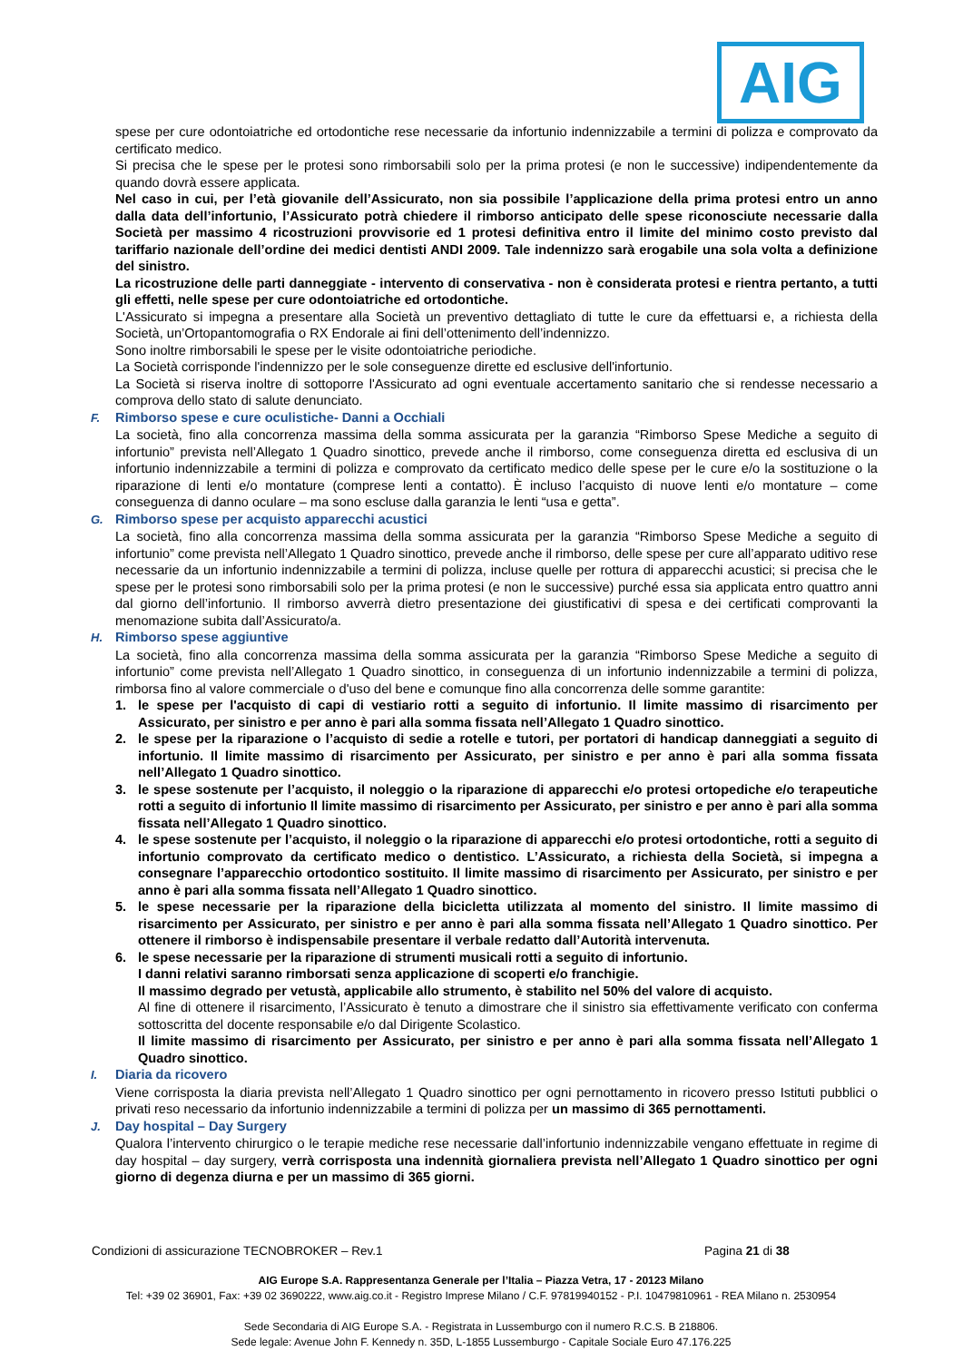AIG
spese per cure odontoiatriche ed ortodontiche rese necessarie da infortunio indennizzabile a termini di polizza e comprovato da certificato medico.
Si precisa che le spese per le protesi sono rimborsabili solo per la prima protesi (e non le successive) indipendentemente da quando dovrà essere applicata.
Nel caso in cui, per l’età giovanile dell’Assicurato, non sia possibile l’applicazione della prima protesi entro un anno dalla data dell’infortunio, l’Assicurato potrà chiedere il rimborso anticipato delle spese riconosciute necessarie dalla Società per massimo 4 ricostruzioni provvisorie ed 1 protesi definitiva entro il limite del minimo costo previsto dal tariffario nazionale dell’ordine dei medici dentisti ANDI 2009. Tale indennizzo sarà erogabile una sola volta a definizione del sinistro.
La ricostruzione delle parti danneggiate - intervento di conservativa - non è considerata protesi e rientra pertanto, a tutti gli effetti, nelle spese per cure odontoiatriche ed ortodontiche.
L'Assicurato si impegna a presentare alla Società un preventivo dettagliato di tutte le cure da effettuarsi e, a richiesta della Società, un’Ortopantomografia o RX Endorale ai fini dell’ottenimento dell’indennizzo.
Sono inoltre rimborsabili le spese per le visite odontoiatriche periodiche.
La Società corrisponde l'indennizzo per le sole conseguenze dirette ed esclusive dell'infortunio.
La Società si riserva inoltre di sottoporre l'Assicurato ad ogni eventuale accertamento sanitario che si rendesse necessario a comprova dello stato di salute denunciato.
F. Rimborso spese e cure oculistiche- Danni a Occhiali
La società, fino alla concorrenza massima della somma assicurata per la garanzia “Rimborso Spese Mediche a seguito di infortunio” prevista nell’Allegato 1 Quadro sinottico, prevede anche il rimborso, come conseguenza diretta ed esclusiva di un infortunio indennizzabile a termini di polizza e comprovato da certificato medico delle spese per le cure e/o la sostituzione o la riparazione di lenti e/o montature (comprese lenti a contatto). È incluso l’acquisto di nuove lenti e/o montature – come conseguenza di danno oculare – ma sono escluse dalla garanzia le lenti “usa e getta”.
G. Rimborso spese per acquisto apparecchi acustici
La società, fino alla concorrenza massima della somma assicurata per la garanzia “Rimborso Spese Mediche a seguito di infortunio” come prevista nell’Allegato 1 Quadro sinottico, prevede anche il rimborso, delle spese per cure all’apparato uditivo rese necessarie da un infortunio indennizzabile a termini di polizza, incluse quelle per rottura di apparecchi acustici; si precisa che le spese per le protesi sono rimborsabili solo per la prima protesi (e non le successive) purché essa sia applicata entro quattro anni dal giorno dell’infortunio. Il rimborso avverrà dietro presentazione dei giustificativi di spesa e dei certificati comprovanti la menomazione subita dall’Assicurato/a.
H. Rimborso spese aggiuntive
La società, fino alla concorrenza massima della somma assicurata per la garanzia “Rimborso Spese Mediche a seguito di infortunio” come prevista nell’Allegato 1 Quadro sinottico, in conseguenza di un infortunio indennizzabile a termini di polizza, rimborsa fino al valore commerciale o d'uso del bene e comunque fino alla concorrenza delle somme garantite:
1. le spese per l'acquisto di capi di vestiario rotti a seguito di infortunio. Il limite massimo di risarcimento per Assicurato, per sinistro e per anno è pari alla somma fissata nell’Allegato 1 Quadro sinottico.
2. le spese per la riparazione o l’acquisto di sedie a rotelle e tutori, per portatori di handicap danneggiati a seguito di infortunio. Il limite massimo di risarcimento per Assicurato, per sinistro e per anno è pari alla somma fissata nell’Allegato 1 Quadro sinottico.
3. le spese sostenute per l’acquisto, il noleggio o la riparazione di apparecchi e/o protesi ortopediche e/o terapeutiche rotti a seguito di infortunio Il limite massimo di risarcimento per Assicurato, per sinistro e per anno è pari alla somma fissata nell’Allegato 1 Quadro sinottico.
4. le spese sostenute per l’acquisto, il noleggio o la riparazione di apparecchi e/o protesi ortodontiche, rotti a seguito di infortunio comprovato da certificato medico o dentistico. L’Assicurato, a richiesta della Società, si impegna a consegnare l’apparecchio ortodontico sostituito. Il limite massimo di risarcimento per Assicurato, per sinistro e per anno è pari alla somma fissata nell’Allegato 1 Quadro sinottico.
5. le spese necessarie per la riparazione della bicicletta utilizzata al momento del sinistro. Il limite massimo di risarcimento per Assicurato, per sinistro e per anno è pari alla somma fissata nell’Allegato 1 Quadro sinottico. Per ottenere il rimborso è indispensabile presentare il verbale redatto dall’Autorità intervenuta.
6. le spese necessarie per la riparazione di strumenti musicali rotti a seguito di infortunio.
I danni relativi saranno rimborsati senza applicazione di scoperti e/o franchigie.
Il massimo degrado per vetustà, applicabile allo strumento, è stabilito nel 50% del valore di acquisto.
Al fine di ottenere il risarcimento, l’Assicurato è tenuto a dimostrare che il sinistro sia effettivamente verificato con conferma sottoscritta del docente responsabile e/o dal Dirigente Scolastico.
Il limite massimo di risarcimento per Assicurato, per sinistro e per anno è pari alla somma fissata nell’Allegato 1 Quadro sinottico.
I. Diaria da ricovero
Viene corrisposta la diaria prevista nell’Allegato 1 Quadro sinottico per ogni pernottamento in ricovero presso Istituti pubblici o privati reso necessario da infortunio indennizzabile a termini di polizza per un massimo di 365 pernottamenti.
J. Day hospital – Day Surgery
Qualora l’intervento chirurgico o le terapie mediche rese necessarie dall’infortunio indennizzabile vengano effettuate in regime di day hospital – day surgery, verrà corrisposta una indennità giornaliera prevista nell’Allegato 1 Quadro sinottico per ogni giorno di degenza diurna e per un massimo di 365 giorni.
Condizioni di assicurazione TECNOBROKER – Rev.1 Pagina 21 di 38
AIG Europe S.A. Rappresentanza Generale per l’Italia – Piazza Vetra, 17 - 20123 Milano
Tel: +39 02 36901, Fax: +39 02 3690222, www.aig.co.it - Registro Imprese Milano / C.F. 97819940152 - P.I. 10479810961 - REA Milano n. 2530954
Sede Secondaria di AIG Europe S.A. - Registrata in Lussemburgo con il numero R.C.S. B 218806.
Sede legale: Avenue John F. Kennedy n. 35D, L-1855 Lussemburgo - Capitale Sociale Euro 47.176.225